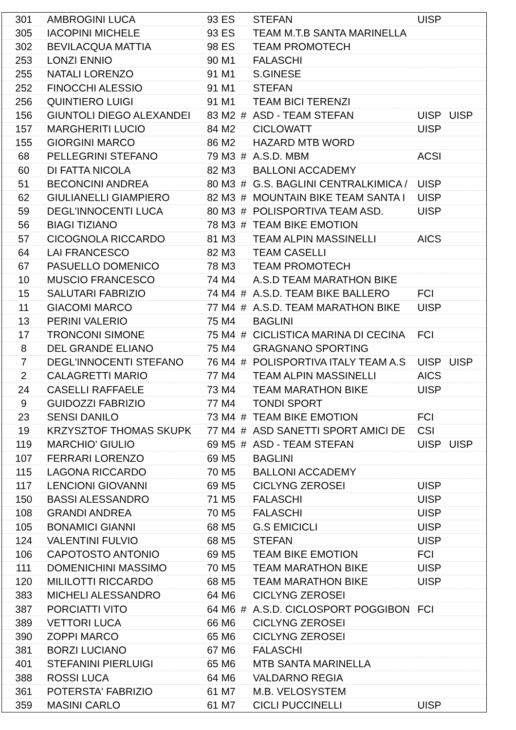| 301 | AMBROGINI LUCA | 93 | ES | | STEFAN | UISP | |
| 305 | IACOPINI MICHELE | 93 | ES | | TEAM M.T.B SANTA MARINELLA | | |
| 302 | BEVILACQUA MATTIA | 98 | ES | | TEAM PROMOTECH | | |
| 253 | LONZI ENNIO | 90 | M1 | | FALASCHI | | |
| 255 | NATALI LORENZO | 91 | M1 | | S.GINESE | | |
| 252 | FINOCCHI ALESSIO | 91 | M1 | | STEFAN | | |
| 256 | QUINTIERO LUIGI | 91 | M1 | | TEAM BICI TERENZI | | |
| 156 | GIUNTOLI DIEGO ALEXANDEI | 83 | M2 | # | ASD - TEAM STEFAN | UISP | UISP |
| 157 | MARGHERITI LUCIO | 84 | M2 | | CICLOWATT | UISP | |
| 155 | GIORGINI MARCO | 86 | M2 | | HAZARD MTB WORD | | |
| 68 | PELLEGRINI STEFANO | 79 | M3 | # | A.S.D. MBM | ACSI | |
| 60 | DI FATTA NICOLA | 82 | M3 | | BALLONI ACCADEMY | | |
| 51 | BECONCINI ANDREA | 80 | M3 | # | G.S. BAGLINI CENTRALKIMICA / | UISP | |
| 62 | GIULIANELLI GIAMPIERO | 82 | M3 | # | MOUNTAIN BIKE TEAM SANTA I | UISP | |
| 59 | DEGL'INNOCENTI LUCA | 80 | M3 | # | POLISPORTIVA TEAM ASD. | UISP | |
| 56 | BIAGI TIZIANO | 78 | M3 | # | TEAM BIKE EMOTION | | |
| 57 | CICOGNOLA RICCARDO | 81 | M3 | | TEAM ALPIN MASSINELLI | AICS | |
| 64 | LAI FRANCESCO | 82 | M3 | | TEAM CASELLI | | |
| 67 | PASUELLO DOMENICO | 78 | M3 | | TEAM PROMOTECH | | |
| 10 | MUSCIO FRANCESCO | 74 | M4 | | A.S.D TEAM MARATHON BIKE | | |
| 15 | SALUTARI FABRIZIO | 74 | M4 | # | A.S.D. TEAM BIKE BALLERO | FCI | |
| 11 | GIACOMI MARCO | 77 | M4 | # | A.S.D. TEAM MARATHON BIKE | UISP | |
| 13 | PERINI VALERIO | 75 | M4 | | BAGLINI | | |
| 17 | TRONCONI SIMONE | 75 | M4 | # | CICLISTICA MARINA DI CECINA | FCI | |
| 8 | DEL GRANDE ELIANO | 75 | M4 | | GRAGNANO SPORTING | | |
| 7 | DEGL'INNOCENTI STEFANO | 76 | M4 | # | POLISPORTIVA ITALY TEAM A.S | UISP | UISP |
| 2 | CALAGRETTI MARIO | 77 | M4 | | TEAM ALPIN MASSINELLI | AICS | |
| 24 | CASELLI RAFFAELE | 73 | M4 | | TEAM MARATHON BIKE | UISP | |
| 9 | GUIDOZZI FABRIZIO | 77 | M4 | | TONDI SPORT | | |
| 23 | SENSI DANILO | 73 | M4 | # | TEAM BIKE EMOTION | FCI | |
| 19 | KRZYSZTOF THOMAS SKUPK | 77 | M4 | # | ASD SANETTI SPORT AMICI DE | CSI | |
| 119 | MARCHIO' GIULIO | 69 | M5 | # | ASD - TEAM STEFAN | UISP | UISP |
| 107 | FERRARI LORENZO | 69 | M5 | | BAGLINI | | |
| 115 | LAGONA RICCARDO | 70 | M5 | | BALLONI ACCADEMY | | |
| 117 | LENCIONI GIOVANNI | 69 | M5 | | CICLYNG ZEROSEI | UISP | |
| 150 | BASSI ALESSANDRO | 71 | M5 | | FALASCHI | UISP | |
| 108 | GRANDI ANDREA | 70 | M5 | | FALASCHI | UISP | |
| 105 | BONAMICI GIANNI | 68 | M5 | | G.S EMICICLI | UISP | |
| 124 | VALENTINI FULVIO | 68 | M5 | | STEFAN | UISP | |
| 106 | CAPOTOSTO ANTONIO | 69 | M5 | | TEAM BIKE EMOTION | FCI | |
| 111 | DOMENICHINI MASSIMO | 70 | M5 | | TEAM MARATHON BIKE | UISP | |
| 120 | MILILOTTI RICCARDO | 68 | M5 | | TEAM MARATHON BIKE | UISP | |
| 383 | MICHELI ALESSANDRO | 64 | M6 | | CICLYNG ZEROSEI | | |
| 387 | PORCIATTI VITO | 64 | M6 | # | A.S.D. CICLOSPORT POGGIBON | FCI | |
| 389 | VETTORI LUCA | 66 | M6 | | CICLYNG ZEROSEI | | |
| 390 | ZOPPI MARCO | 65 | M6 | | CICLYNG ZEROSEI | | |
| 381 | BORZI LUCIANO | 67 | M6 | | FALASCHI | | |
| 401 | STEFANINI PIERLUIGI | 65 | M6 | | MTB SANTA MARINELLA | | |
| 388 | ROSSI LUCA | 64 | M6 | | VALDARNO REGIA | | |
| 361 | POTERSTA' FABRIZIO | 61 | M7 | | M.B. VELOSYSTEM | | |
| 359 | MASINI CARLO | 61 | M7 | | CICLI PUCCINELLI | UISP | |